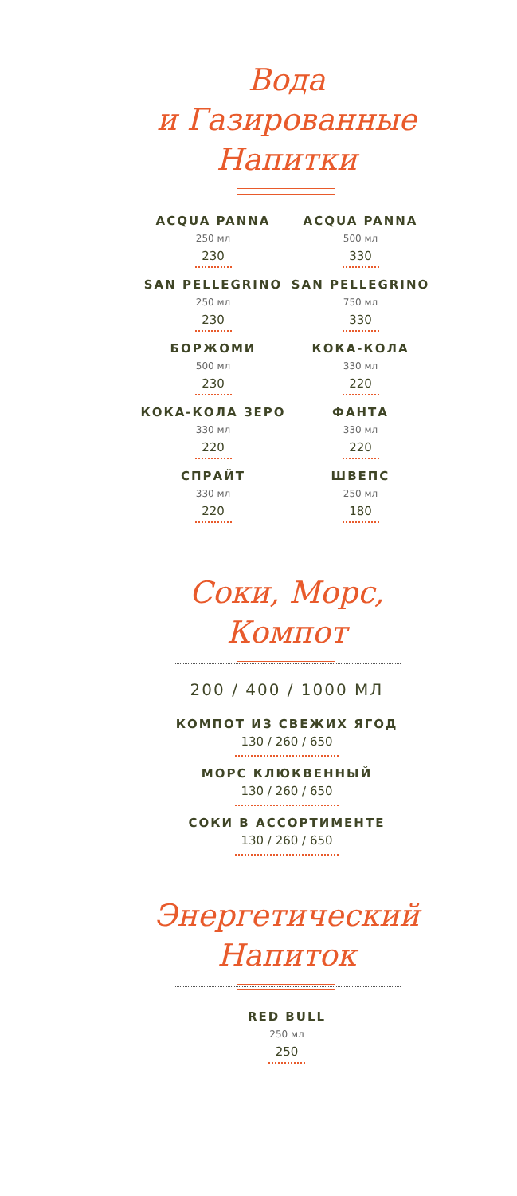Вода
и Газированные
Напитки
ACQUA PANNA
250 мл
230
ACQUA PANNA
500 мл
330
SAN PELLEGRINO
250 мл
230
SAN PELLEGRINO
750 мл
330
БОРЖОМИ
500 мл
230
КОКА-КОЛА
330 мл
220
КОКА-КОЛА ЗЕРО
330 мл
220
ФАНТА
330 мл
220
СПРАЙТ
330 мл
220
ШВЕПС
250 мл
180
Соки, Морс,
Компот
200 / 400 / 1000 МЛ
КОМПОТ ИЗ СВЕЖИХ ЯГОД
130 / 260 / 650
МОРС КЛЮКВЕННЫЙ
130 / 260 / 650
СОКИ В АССОРТИМЕНТЕ
130 / 260 / 650
Энергетический
Напиток
RED BULL
250 мл
250